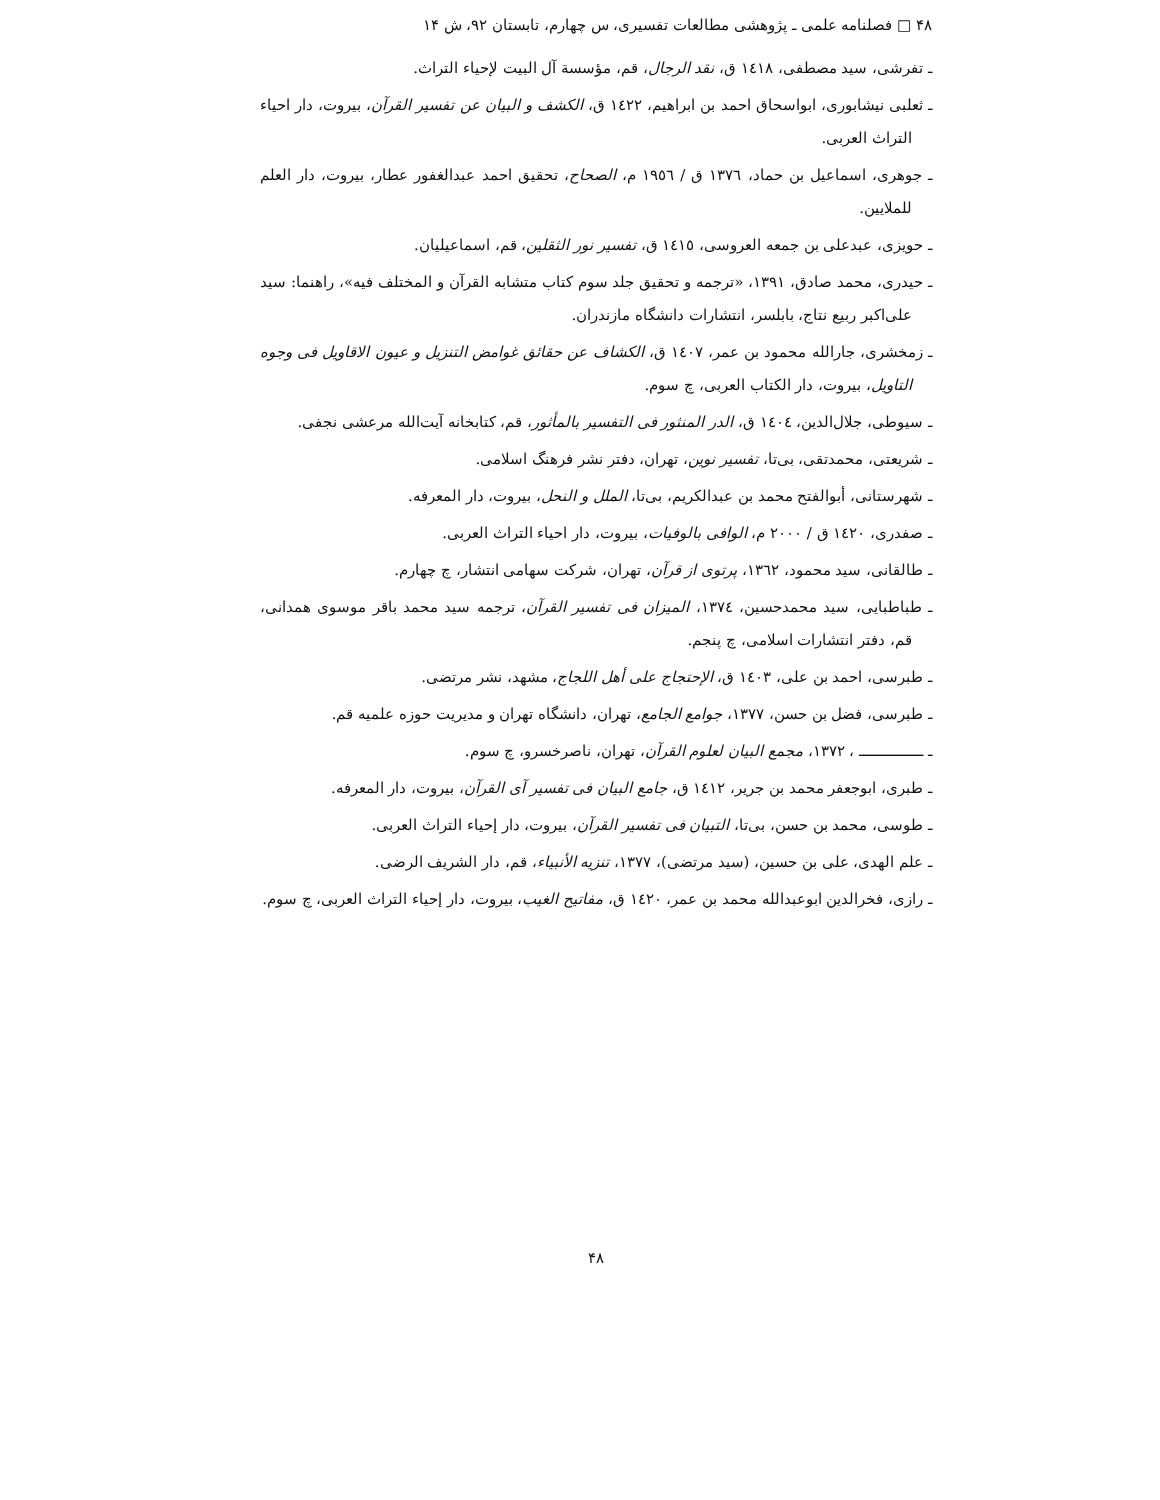۴۸ □ فصلنامه علمی ـ پژوهشی مطالعات تفسیری، س چهارم، تابستان ۹۲، ش ۱۴
ـ تفرشی، سید مصطفی، ١٤١٨ ق، نقد الرجال، قم، مؤسسة آل البیت لإحیاء التراث.
ـ ثعلبی نیشابوری، ابواسحاق احمد بن ابراهیم، ١٤٢٢ ق، الکشف و البیان عن تفسیر القرآن، بیروت، دار احیاء التراث العربی.
ـ جوهری، اسماعیل بن حماد، ١٣٧٦ ق / ١٩٥٦ م، الصحاح، تحقیق احمد عبدالغفور عطار، بیروت، دار العلم للملایین.
ـ حویزی، عبدعلی بن جمعه العروسی، ١٤١٥ ق، تفسیر نور الثقلین، قم، اسماعیلیان.
ـ حیدری، محمد صادق، ١٣٩١، «ترجمه و تحقیق جلد سوم کتاب متشابه القرآن و المختلف فیه»، راهنما: سید علی‌اکبر ربیع نتاج، بابلسر، انتشارات دانشگاه مازندران.
ـ زمخشری، جارالله محمود بن عمر، ١٤٠٧ ق، الکشاف عن حقائق غوامض التنزیل و عیون الاقاویل فی وجوه التاویل، بیروت، دار الکتاب العربی، چ سوم.
ـ سیوطی، جلال‌الدین، ١٤٠٤ ق، الدر المنثور فی التفسیر بالمأثور، قم، کتابخانه آیت‌الله مرعشی نجفی.
ـ شریعتی، محمدتقی، بی‌تا، تفسیر نوین، تهران، دفتر نشر فرهنگ اسلامی.
ـ شهرستانی، أبوالفتح محمد بن عبدالکریم، بی‌تا، الملل و النحل، بیروت، دار المعرفه.
ـ صفدری، ١٤٢٠ ق / ٢٠٠٠ م، الوافی بالوفیات، بیروت، دار احیاء التراث العربی.
ـ طالقانی، سید محمود، ١٣٦٢، پرتوی از قرآن، تهران، شرکت سهامی انتشار، چ چهارم.
ـ طباطبایی، سید محمدحسین، ١٣٧٤، المیزان فی تفسیر القرآن، ترجمه سید محمد باقر موسوی همدانی، قم، دفتر انتشارات اسلامی، چ پنجم.
ـ طبرسی، احمد بن علی، ١٤٠٣ ق، الإحتجاج علی أهل اللجاج، مشهد، نشر مرتضی.
ـ طبرسی، فضل بن حسن، ١٣٧٧، جوامع الجامع، تهران، دانشگاه تهران و مدیریت حوزه علمیه قم.
ـ ــــــــــــــــ ، ١٣٧٢، مجمع البیان لعلوم القرآن، تهران، ناصرخسرو، چ سوم.
ـ طبری، ابوجعفر محمد بن جریر، ١٤١٢ ق، جامع البیان فی تفسیر آی القرآن، بیروت، دار المعرفه.
ـ طوسی، محمد بن حسن، بی‌تا، التبیان فی تفسیر القرآن، بیروت، دار إحیاء التراث العربی.
ـ علم الهدی، علی بن حسین، (سید مرتضی)، ١٣٧٧، تنزیه الأنبیاء، قم، دار الشریف الرضی.
ـ رازی، فخرالدین ابوعبدالله محمد بن عمر، ١٤٢٠ ق، مفاتیح الغیب، بیروت، دار إحیاء التراث العربی، چ سوم.
۴۸